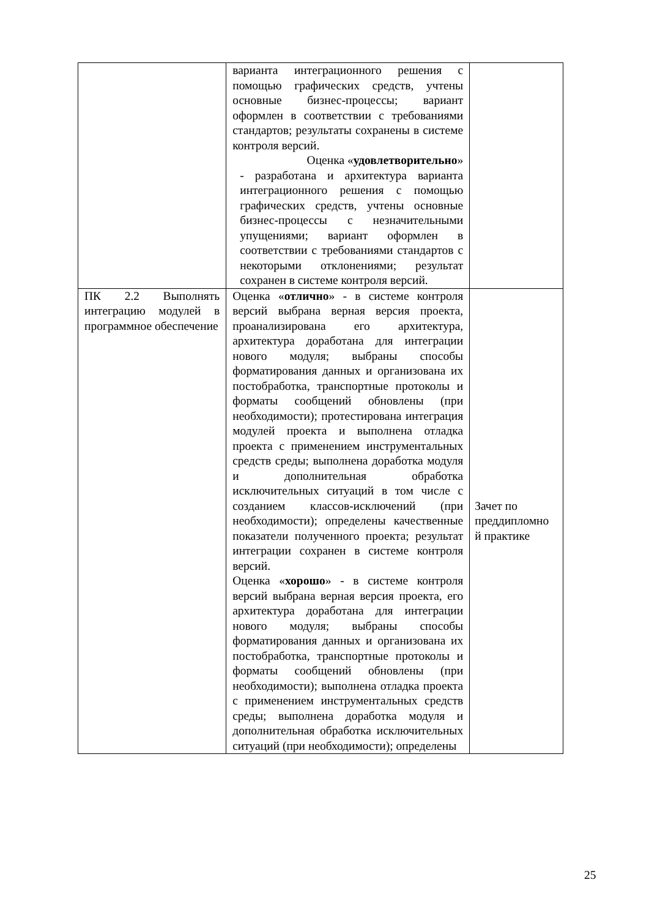| | варианта интеграционного решения с помощью графических средств, учтены основные бизнес-процессы; вариант оформлен в соответствии с требованиями стандартов; результаты сохранены в системе контроля версий. Оценка « удовлетворительно » - разработана и архитектура варианта интеграционного решения с помощью графических средств, учтены основные бизнес-процессы с незначительными упущениями; вариант оформлен в соответствии с требованиями стандартов с некоторыми отклонениями; результат сохранен в системе контроля версий. | |
| ПК 2.2 Выполнять интеграцию модулей в программное обеспечение | Оценка « отлично » - в системе контроля версий выбрана верная версия проекта, проанализирована его архитектура, архитектура доработана для интеграции нового модуля; выбраны способы форматирования данных и организована их постобработка, транспортные протоколы и форматы сообщений обновлены (при необходимости); протестирована интеграция модулей проекта и выполнена отладка проекта с применением инструментальных средств среды; выполнена доработка модуля и дополнительная обработка исключительных ситуаций в том числе с созданием классов-исключений (при необходимости); определены качественные показатели полученного проекта; результат интеграции сохранен в системе контроля версий. Оценка « хорошо » - в системе контроля версий выбрана верная версия проекта, его архитектура доработана для интеграции нового модуля; выбраны способы форматирования данных и организована их постобработка, транспортные протоколы и форматы сообщений обновлены (при необходимости); выполнена отладка проекта с применением инструментальных средств среды; выполнена доработка модуля и дополнительная обработка исключительных ситуаций (при необходимости); определены | Зачет по преддипломно й практике |
25